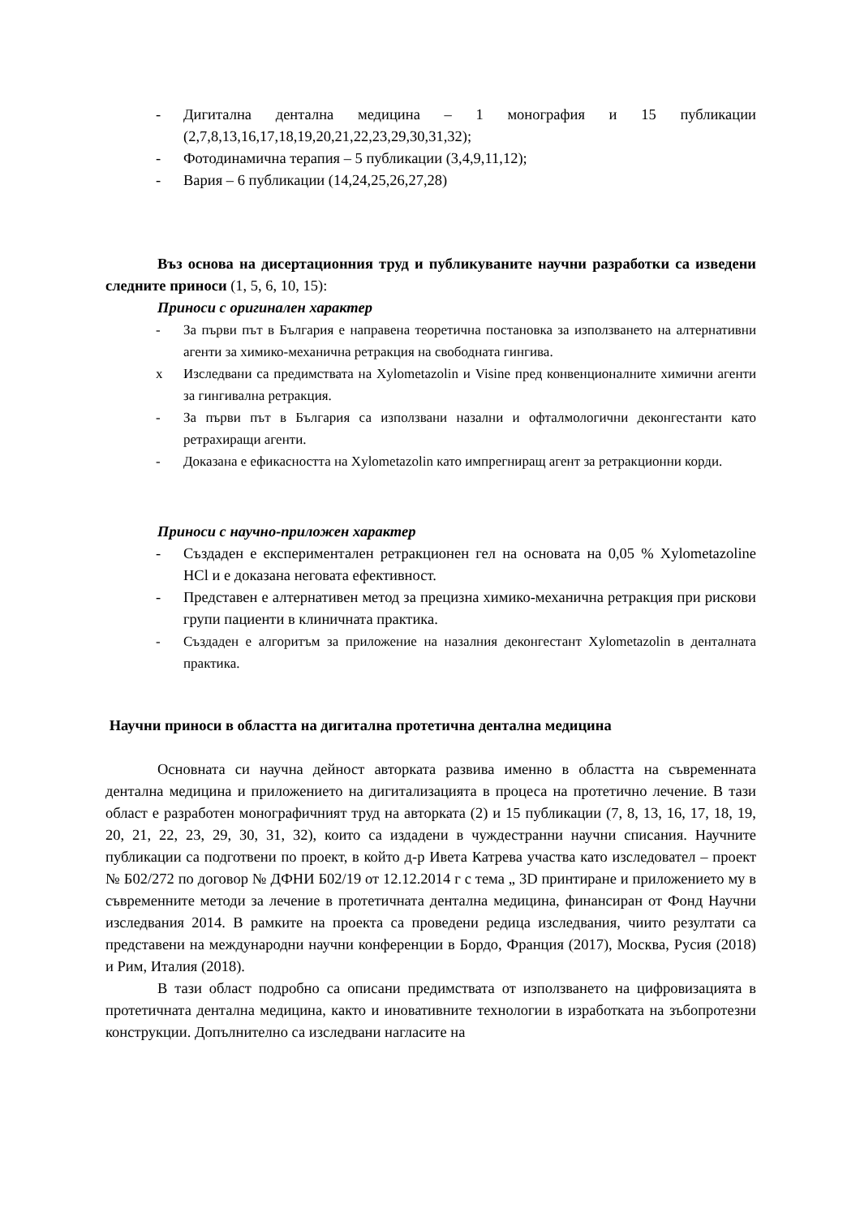- Дигитална дентална медицина – 1 монография и 15 публикации (2,7,8,13,16,17,18,19,20,21,22,23,29,30,31,32);
- Фотодинамична терапия – 5 публикации (3,4,9,11,12);
- Вария – 6 публикации (14,24,25,26,27,28)
Въз основа на дисертационния труд и публикуваните научни разработки са изведени следните приноси (1, 5, 6, 10, 15):
Приноси с оригинален характер
- За първи път в България е направена теоретична постановка за използването на алтернативни агенти за химико-механична ретракция на свободната гингива.
x Изследвани са предимствата на Xylometazolin и Visine пред конвенционалните химични агенти за гингивална ретракция.
- За първи път в България са използвани назални и офталмологични деконгестанти като ретрахиращи агенти.
- Доказана е ефикасността на Xylometazolin като импрегниращ агент за ретракционни корди.
Приноси с научно-приложен характер
- Създаден е експериментален ретракционен гел на основата на 0,05 % Xylometazoline HCl и е доказана неговата ефективност.
- Представен е алтернативен метод за прецизна химико-механична ретракция при рискови групи пациенти в клиничната практика.
- Създаден е алгоритъм за приложение на назалния деконгестант Xylometazolin в денталната практика.
Научни приноси в областта на дигитална протетична дентална медицина
Основната си научна дейност авторката развива именно в областта на съвременната дентална медицина и приложението на дигитализацията в процеса на протетично лечение. В тази област е разработен монографичният труд на авторката (2) и 15 публикации (7, 8, 13, 16, 17, 18, 19, 20, 21, 22, 23, 29, 30, 31, 32), които са издадени в чуждестранни научни списания. Научните публикации са подготвени по проект, в който д-р Ивета Катрева участва като изследовател – проект № Б02/272 по договор № ДФНИ Б02/19 от 12.12.2014 г с тема „ 3D принтиране и приложението му в съвременните методи за лечение в протетичната дентална медицина, финансиран от Фонд Научни изследвания 2014. В рамките на проекта са проведени редица изследвания, чиито резултати са представени на международни научни конференции в Бордо, Франция (2017), Москва, Русия (2018) и Рим, Италия (2018).
В тази област подробно са описани предимствата от използването на цифровизацията в протетичната дентална медицина, както и иновативните технологии в изработката на зъбопротезни конструкции. Допълнително са изследвани нагласите на